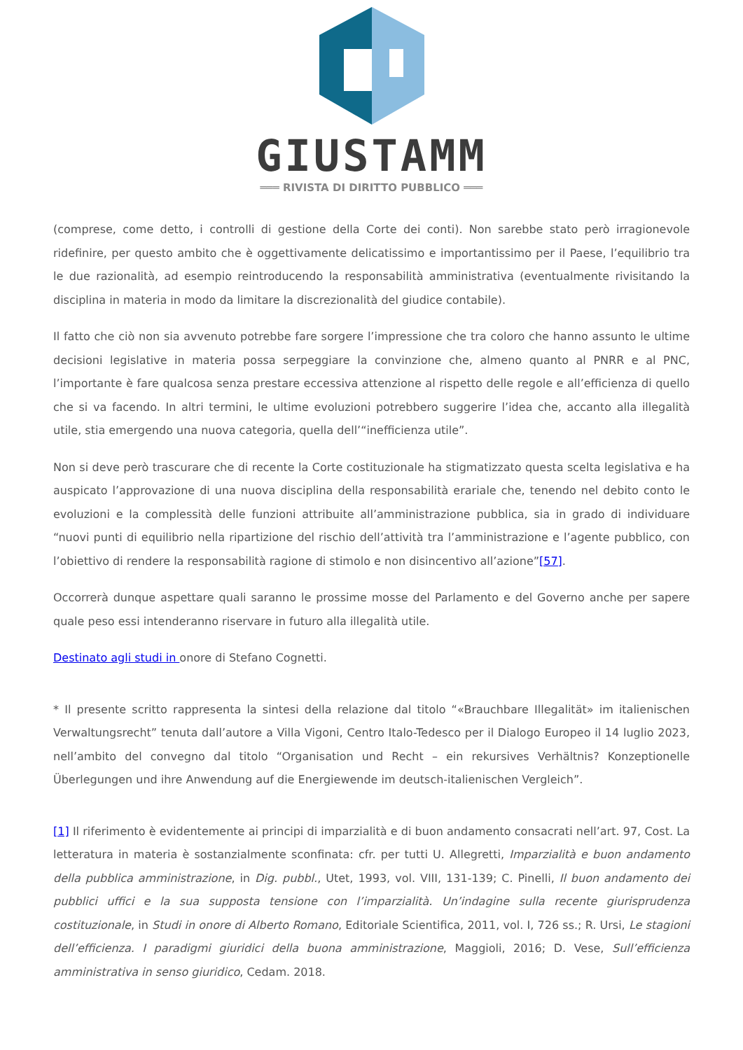GIUSTAMM
═══ RIVISTA DI DIRITTO PUBBLICO ═══
(comprese, come detto, i controlli di gestione della Corte dei conti). Non sarebbe stato però irragionevole ridefinire, per questo ambito che è oggettivamente delicatissimo e importantissimo per il Paese, l’equilibrio tra le due razionalità, ad esempio reintroducendo la responsabilità amministrativa (eventualmente rivisitando la disciplina in materia in modo da limitare la discrezionalità del giudice contabile).
Il fatto che ciò non sia avvenuto potrebbe fare sorgere l’impressione che tra coloro che hanno assunto le ultime decisioni legislative in materia possa serpeggiare la convinzione che, almeno quanto al PNRR e al PNC, l’importante è fare qualcosa senza prestare eccessiva attenzione al rispetto delle regole e all’efficienza di quello che si va facendo. In altri termini, le ultime evoluzioni potrebbero suggerire l’idea che, accanto alla illegalità utile, stia emergendo una nuova categoria, quella dell’“inefficienza utile”.
Non si deve però trascurare che di recente la Corte costituzionale ha stigmatizzato questa scelta legislativa e ha auspicato l’approvazione di una nuova disciplina della responsabilità erariale che, tenendo nel debito conto le evoluzioni e la complessità delle funzioni attribuite all’amministrazione pubblica, sia in grado di individuare “nuovi punti di equilibrio nella ripartizione del rischio dell’attività tra l’amministrazione e l’agente pubblico, con l’obiettivo di rendere la responsabilità ragione di stimolo e non disincentivo all’azione”[57].
Occorrerà dunque aspettare quali saranno le prossime mosse del Parlamento e del Governo anche per sapere quale peso essi intenderanno riservare in futuro alla illegalità utile.
Destinato agli studi in onore di Stefano Cognetti.
* Il presente scritto rappresenta la sintesi della relazione dal titolo “«Brauchbare Illegalität» im italienischen Verwaltungsrecht” tenuta dall’autore a Villa Vigoni, Centro Italo-Tedesco per il Dialogo Europeo il 14 luglio 2023, nell’ambito del convegno dal titolo “Organisation und Recht – ein rekursives Verhältnis? Konzeptionelle Überlegungen und ihre Anwendung auf die Energiewende im deutsch-italienischen Vergleich”.
[1] Il riferimento è evidentemente ai principi di imparzialità e di buon andamento consacrati nell’art. 97, Cost. La letteratura in materia è sostanzialmente sconfinata: cfr. per tutti U. Allegretti, Imparzialità e buon andamento della pubblica amministrazione, in Dig. pubbl., Utet, 1993, vol. VIII, 131-139; C. Pinelli, Il buon andamento dei pubblici uffici e la sua supposta tensione con l’imparzialità. Un’indagine sulla recente giurisprudenza costituzionale, in Studi in onore di Alberto Romano, Editoriale Scientifica, 2011, vol. I, 726 ss.; R. Ursi, Le stagioni dell’efficienza. I paradigmi giuridici della buona amministrazione, Maggioli, 2016; D. Vese, Sull’efficienza amministrativa in senso giuridico, Cedam. 2018.